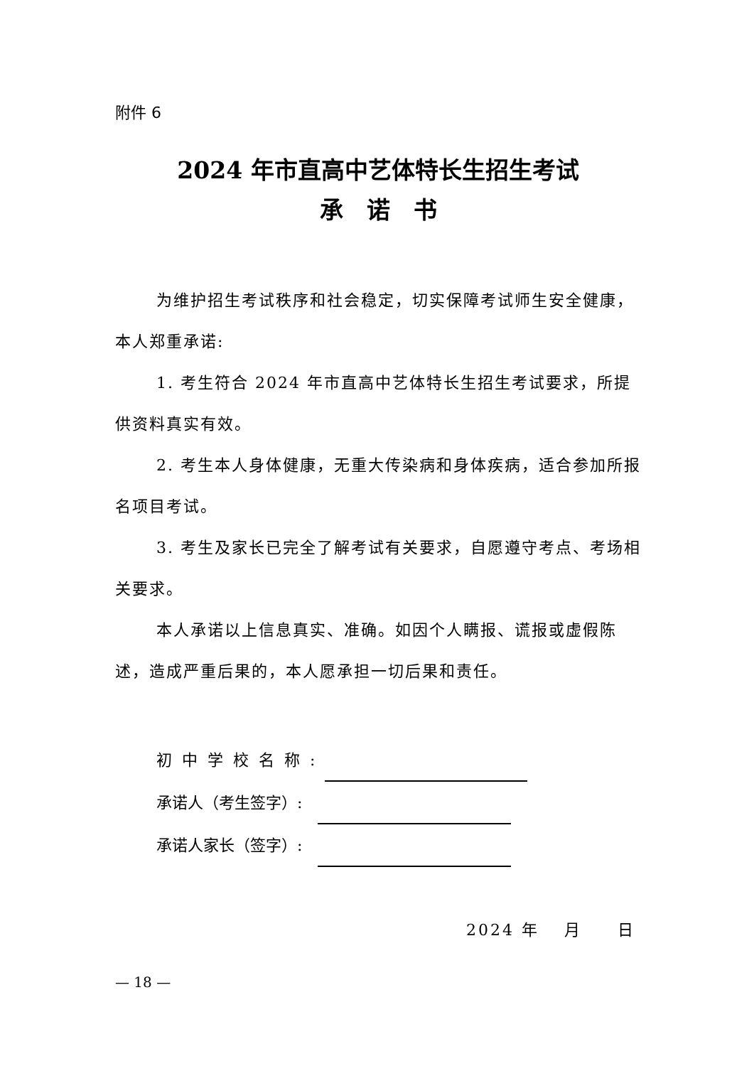附件 6
2024 年市直高中艺体特长生招生考试
承　诺　书
为维护招生考试秩序和社会稳定，切实保障考试师生安全健康，本人郑重承诺:
1. 考生符合 2024 年市直高中艺体特长生招生考试要求，所提供资料真实有效。
2. 考生本人身体健康，无重大传染病和身体疾病，适合参加所报名项目考试。
3. 考生及家长已完全了解考试有关要求，自愿遵守考点、考场相关要求。
本人承诺以上信息真实、准确。如因个人瞒报、谎报或虚假陈述，造成严重后果的，本人愿承担一切后果和责任。
初中学校名称:
承诺人（考生签字）:
承诺人家长（签字）:
2024 年　 月　　日
— 18 —